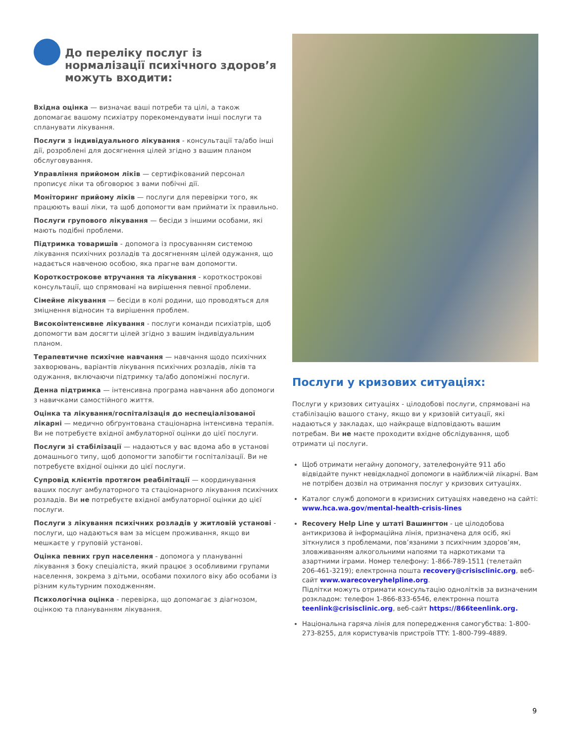До переліку послуг із нормалізації психічного здоров’я можуть входити:
Вхідна оцінка — визначає ваші потреби та цілі, а також допомагає вашому психіатру порекомендувати інші послуги та спланувати лікування.
Послуги з індивідуального лікування - консультації та/або інші дії, розроблені для досягнення цілей згідно з вашим планом обслуговування.
Управління прийомом ліків — сертифікований персонал прописує ліки та обговорює з вами побічні дії.
Моніторинг прийому ліків — послуги для перевірки того, як працюють ваші ліки, та щоб допомогти вам приймати їх правильно.
Послуги групового лікування — бесіди з іншими особами, які мають подібні проблеми.
Підтримка товаришів - допомога із просуванням системою лікування психічних розладів та досягненням цілей одужання, що надається навченою особою, яка прагне вам допомогти.
Короткострокове втручання та лікування - короткострокові консультації, що спрямовані на вирішення певної проблеми.
Сімейне лікування — бесіди в колі родини, що проводяться для зміцнення відносин та вирішення проблем.
Високоінтенсивне лікування - послуги команди психіатрів, щоб допомогти вам досягти цілей згідно з вашим індивідуальним планом.
Терапевтичне психічне навчання — навчання щодо психічних захворювань, варіантів лікування психічних розладів, ліків та одужання, включаючи підтримку та/або допоміжні послуги.
Денна підтримка — інтенсивна програма навчання або допомоги з навичками самостійного життя.
Оцінка та лікування/госпіталізація до неспеціалізованої лікарні — медично обґрунтована стаціонарна інтенсивна терапія. Ви не потребуєте вхідної амбулаторної оцінки до цієї послуги.
Послуги зі стабілізації — надаються у вас вдома або в установі домашнього типу, щоб допомогти запобігти госпіталізації. Ви не потребуєте вхідної оцінки до цієї послуги.
Супровід клієнтів протягом реабілітації — координування ваших послуг амбулаторного та стаціонарного лікування психічних розладів. Ви не потребуєте вхідної амбулаторної оцінки до цієї послуги.
Послуги з лікування психічних розладів у житловій установі - послуги, що надаються вам за місцем проживання, якщо ви мешкаєте у груповій установі.
Оцінка певних груп населення - допомога у плануванні лікування з боку спеціаліста, який працює з особливими групами населення, зокрема з дітьми, особами похилого віку або особами із різним культурним походженням.
Психологічна оцінка - перевірка, що допомагає з діагнозом, оцінкою та плануванням лікування.
Послуги у кризових ситуаціях:
Послуги у кризових ситуаціях - цілодобові послуги, спрямовані на стабілізацію вашого стану, якщо ви у кризовій ситуації, які надаються у закладах, що найкраще відповідають вашим потребам. Ви не маєте проходити вхідне обслідування, щоб отримати ці послуги.
Щоб отримати негайну допомогу, зателефонуйте 911 або відвідайте пункт невідкладної допомоги в найближчій лікарні. Вам не потрібен дозвіл на отримання послуг у кризових ситуаціях.
Каталог служб допомоги в кризисних ситуаціях наведено на сайті: www.hca.wa.gov/mental-health-crisis-lines
Recovery Help Line у штаті Вашингтон - це цілодобова антикризова й інформаційна лінія, призначена для осіб, які зіткнулися з проблемами, пов’язаними з психічним здоров’ям, зловживанням алкогольними напоями та наркотиками та азартними іграми. Номер телефону: 1-866-789-1511 (телетайп 206-461-3219); електронна пошта recovery@crisisclinic.org, веб-сайт www.warecoveryhelpline.org.
Підлітки можуть отримати консультацію однолітків за визначеним розкладом: телефон 1-866-833-6546, електронна пошта teenlink@crisisclinic.org, веб-сайт https://866teenlink.org.
Національна гаряча лінія для попередження самогубства: 1-800-273-8255, для користувачів пристроїв TTY: 1-800-799-4889.
9